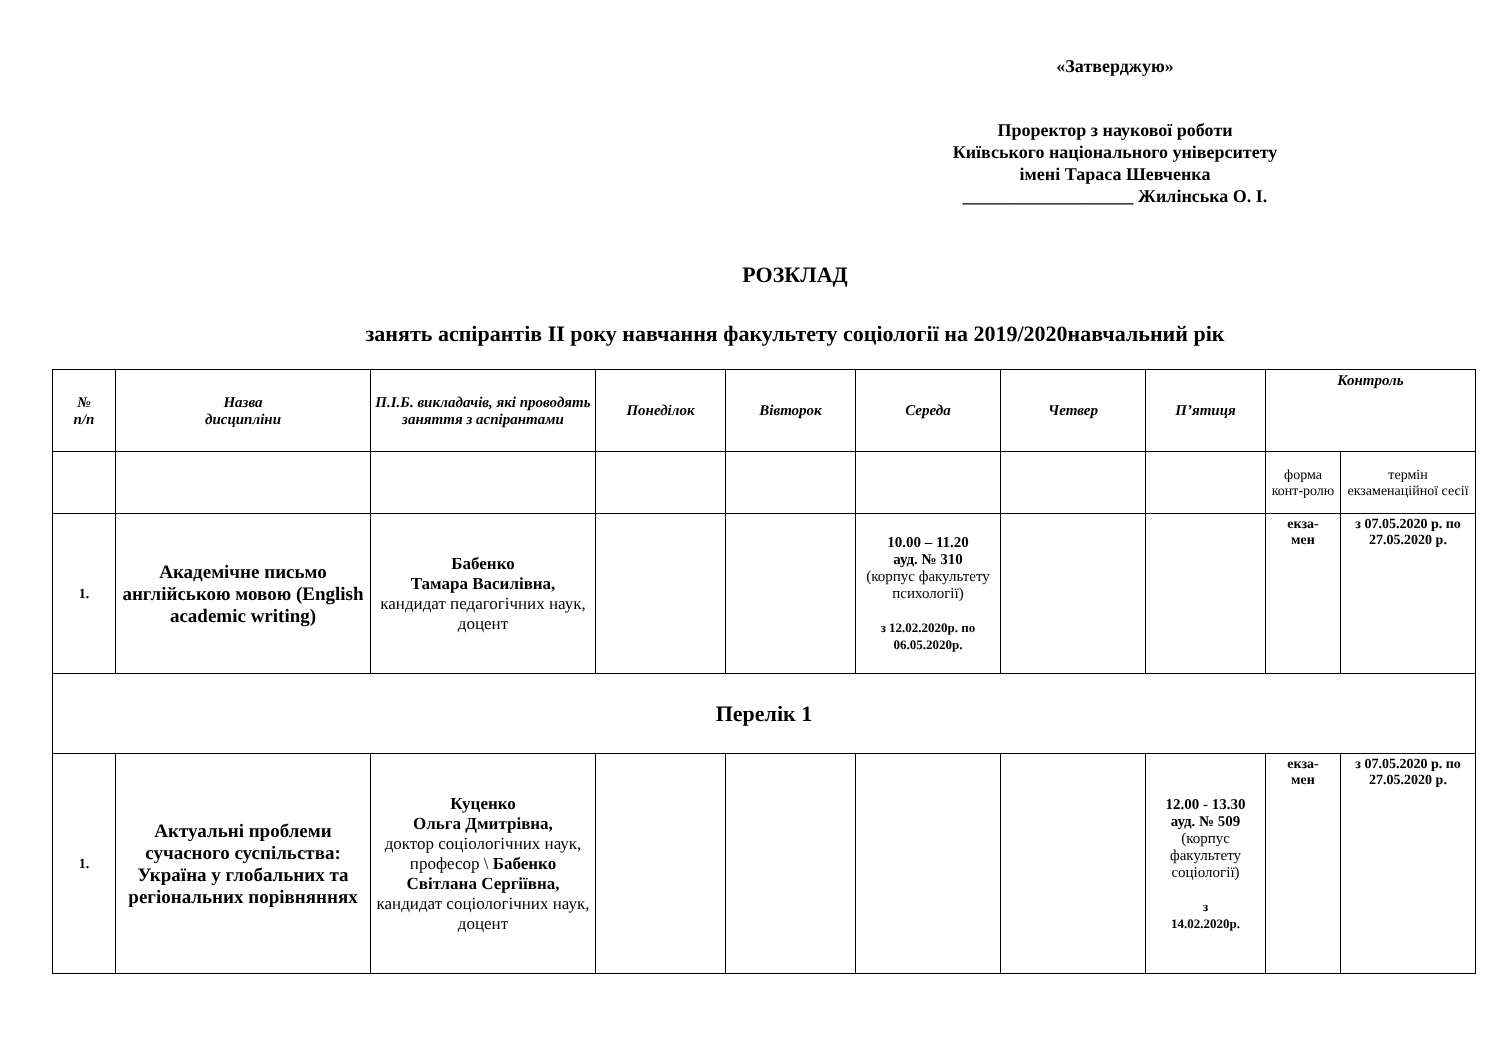«Затверджую»
Проректор з наукової роботи
Київського національного університету
імені Тараса Шевченка
___________________ Жилінська О. І.
РОЗКЛАД
занять аспірантів II року навчання факультету соціології на 2019/2020навчальний рік
| № п/п | Назва дисципліни | П.І.Б. викладачів, які проводять заняття з аспірантами | Понеділок | Вівторок | Середа | Четвер | П’ятиця | Контроль | |
| | | | | | | | | форма конт-ролю | термін екзаменаційної сесії |
| 1. | Академічне письмо англійською мовою (English academic writing) | Бабенко Тамара Василівна, кандидат педагогічних наук, доцент | | | 10.00 – 11.20 ауд. № 310 (корпус факультету психології) з 12.02.2020р. по 06.05.2020р. | | | екза- мен | з 07.05.2020 р. по 27.05.2020 р. |
| Перелік 1 | | | | | | | | | |
| 1. | Актуальні проблеми сучасного суспільства: Україна у глобальних та регіональних порівняннях | Куценко Ольга Дмитрівна, доктор соціологічних наук, професор \ Бабенко Світлана Сергіївна, кандидат соціологічних наук, доцент | | | | | 12.00 - 13.30 ауд. № 509 (корпус факультету соціології) з 14.02.2020р. | екза- мен | з 07.05.2020 р. по 27.05.2020 р. |